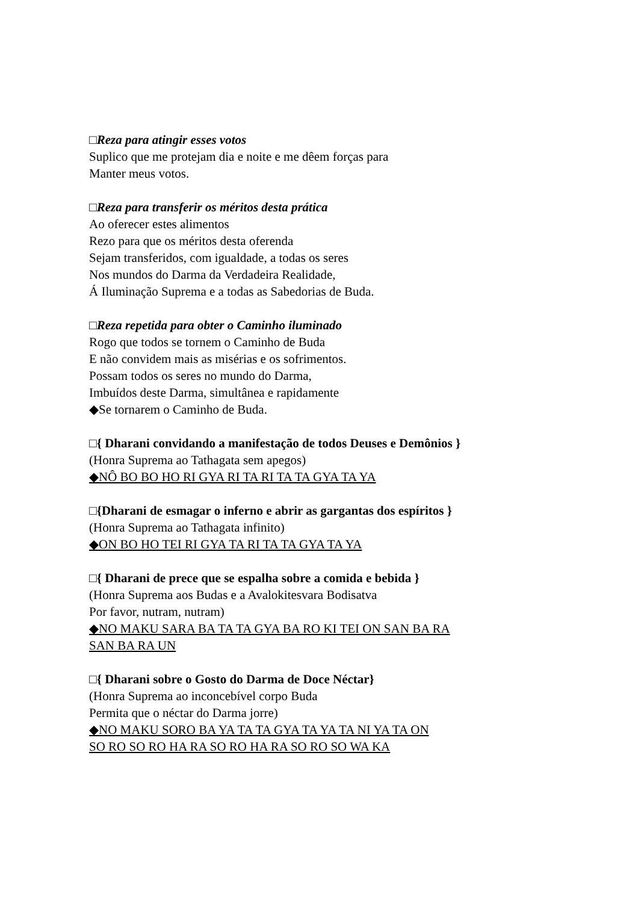□Reza para atingir esses votos
Suplico que me protejam dia e noite e me dêem forças para
Manter meus votos.
□Reza para transferir os méritos desta prática
Ao oferecer estes alimentos
Rezo para que os méritos desta oferenda
Sejam transferidos, com igualdade, a todas os seres
Nos mundos do Darma da Verdadeira Realidade,
Á Iluminação Suprema e a todas as Sabedorias de Buda.
□Reza repetida para obter o Caminho iluminado
Rogo que todos se tornem o Caminho de Buda
E não convidem mais as misérias e os sofrimentos.
Possam todos os seres no mundo do Darma,
Imbuídos deste Darma, simultânea e rapidamente
◆Se tornarem o Caminho de Buda.
□{ Dharani convidando a manifestação de todos Deuses e Demônios }
(Honra Suprema ao Tathagata sem apegos)
◆NÔ BO BO HO RI GYA RI TA RI TA TA GYA TA YA
□{Dharani de esmagar o inferno e abrir as gargantas dos espíritos }
(Honra Suprema ao Tathagata infinito)
◆ON BO HO TEI RI GYA TA RI TA TA GYA TA YA
□{ Dharani de prece que se espalha sobre a comida e bebida }
(Honra Suprema aos Budas e a Avalokitesvara Bodisatva
Por favor, nutram, nutram)
◆NO MAKU SARA BA TA TA GYA BA RO KI TEI ON SAN BA RA
SAN BA RA UN
□{ Dharani sobre o Gosto do Darma de Doce Néctar}
(Honra Suprema ao inconcebível corpo Buda
Permita que o néctar do Darma jorre)
◆NO MAKU SORO BA YA TA TA GYA TA YA TA NI YA TA ON
SO RO SO RO HA RA SO RO HA RA SO RO SO WA KA